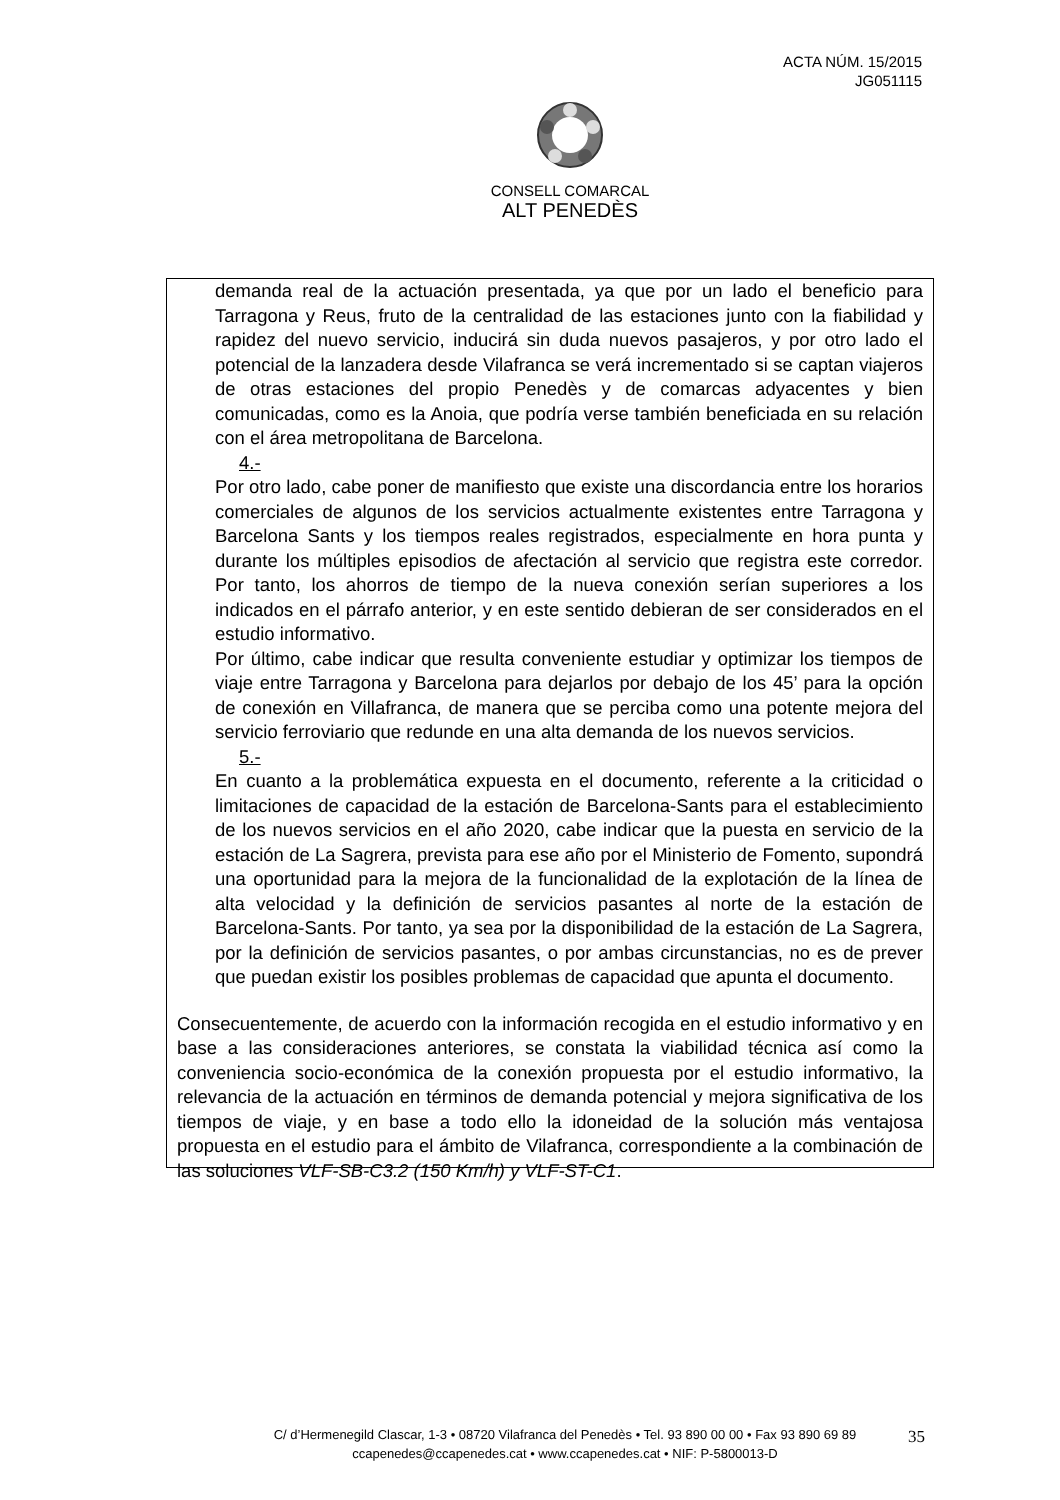ACTA NÚM. 15/2015
JG051115
CONSELL COMARCAL
ALT PENEDÈS
demanda real de la actuación presentada, ya que por un lado el beneficio para Tarragona y Reus, fruto de la centralidad de las estaciones junto con la fiabilidad y rapidez del nuevo servicio, inducirá sin duda nuevos pasajeros, y por otro lado el potencial de la lanzadera desde Vilafranca se verá incrementado si se captan viajeros de otras estaciones del propio Penedès y de comarcas adyacentes y bien comunicadas, como es la Anoia, que podría verse también beneficiada en su relación con el área metropolitana de Barcelona.
4.-
Por otro lado, cabe poner de manifiesto que existe una discordancia entre los horarios comerciales de algunos de los servicios actualmente existentes entre Tarragona y Barcelona Sants y los tiempos reales registrados, especialmente en hora punta y durante los múltiples episodios de afectación al servicio que registra este corredor. Por tanto, los ahorros de tiempo de la nueva conexión serían superiores a los indicados en el párrafo anterior, y en este sentido debieran de ser considerados en el estudio informativo.
Por último, cabe indicar que resulta conveniente estudiar y optimizar los tiempos de viaje entre Tarragona y Barcelona para dejarlos por debajo de los 45’ para la opción de conexión en Villafranca, de manera que se perciba como una potente mejora del servicio ferroviario que redunde en una alta demanda de los nuevos servicios.
5.-
En cuanto a la problemática expuesta en el documento, referente a la criticidad o limitaciones de capacidad de la estación de Barcelona-Sants para el establecimiento de los nuevos servicios en el año 2020, cabe indicar que la puesta en servicio de la estación de La Sagrera, prevista para ese año por el Ministerio de Fomento, supondrá una oportunidad para la mejora de la funcionalidad de la explotación de la línea de alta velocidad y la definición de servicios pasantes al norte de la estación de Barcelona-Sants. Por tanto, ya sea por la disponibilidad de la estación de La Sagrera, por la definición de servicios pasantes, o por ambas circunstancias, no es de prever que puedan existir los posibles problemas de capacidad que apunta el documento.
Consecuentemente, de acuerdo con la información recogida en el estudio informativo y en base a las consideraciones anteriores, se constata la viabilidad técnica así como la conveniencia socio-económica de la conexión propuesta por el estudio informativo, la relevancia de la actuación en términos de demanda potencial y mejora significativa de los tiempos de viaje, y en base a todo ello la idoneidad de la solución más ventajosa propuesta en el estudio para el ámbito de Vilafranca, correspondiente a la combinación de las soluciones VLF-SB-C3.2 (150 Km/h) y VLF-ST-C1.
C/ d’Hermenegild Clascar, 1-3 • 08720 Vilafranca del Penedès • Tel. 93 890 00 00 • Fax 93 890 69 89
ccapenedes@ccapenedes.cat • www.ccapenedes.cat • NIF: P-5800013-D
35